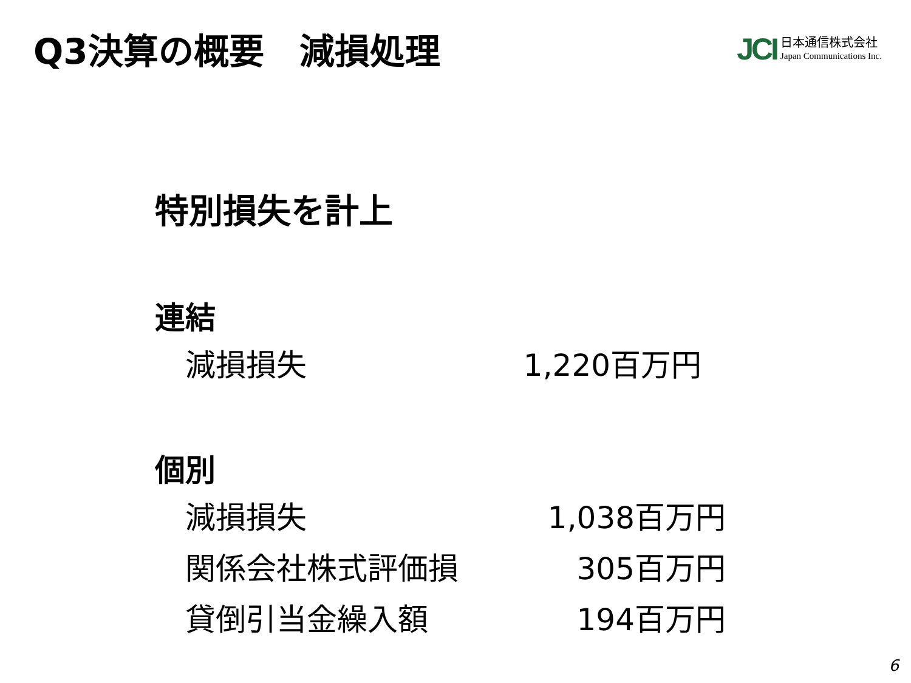Q3決算の概要　減損処理
JCI
日本通信株式会社
Japan Communications Inc.
特別損失を計上
連結
| 減損損失 | 1,220百万円 |
個別
| 減損損失 | 1,038百万円 |
| 関係会社株式評価損 | 305百万円 |
| 貸倒引当金繰入額 | 194百万円 |
6